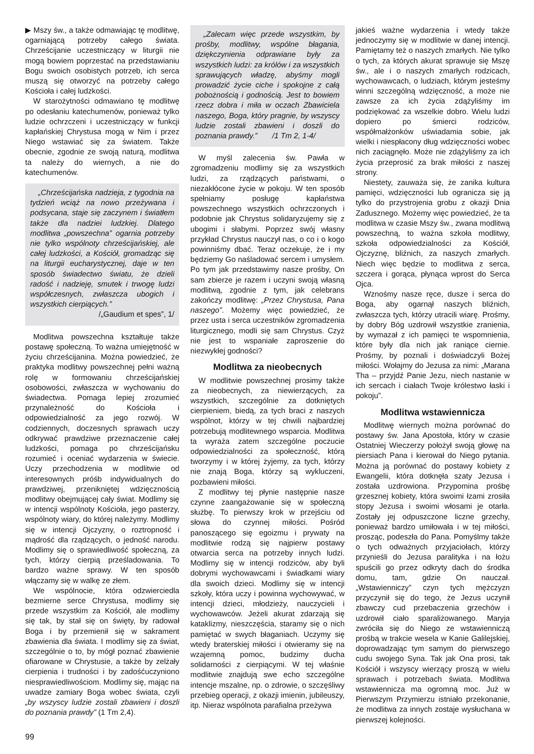▶ Mszy św., a także odmawiając tę modlitwę, ogarniającą potrzeby całego świata. Chrześcijanie uczestniczący w liturgii nie mogą bowiem poprzestać na przedstawianiu Bogu swoich osobistych potrzeb, ich serca muszą się otworzyć na potrzeby całego Kościoła i całej ludzkości.
W starożytności odmawiano tę modlitwę po odesłaniu katechumenów, ponieważ tylko ludzie ochrzczeni i uczestniczący w funkcji kapłańskiej Chrystusa mogą w Nim i przez Niego wstawiać się za światem. Także obecnie, zgodnie ze swoją naturą, modlitwa ta należy do wiernych, a nie do katechumenów.
„Chrześcijańska nadzieja, z tygodnia na tydzień wciąż na nowo przeżywana i podsycana, staje się zaczynem i światłem także dla nadziei ludzkiej. Dlatego modlitwa „powszechna” ogarnia potrzeby nie tylko wspólnoty chrześcijańskiej, ale całej ludzkości, a Kościół, gromadząc się na liturgii eucharystycznej, daje w ten sposób świadectwo światu, że dzieli radość i nadzieję, smutek i trwogę ludzi współczesnych, zwłaszcza ubogich i wszystkich cierpiących.”
/„Gaudium et spes”, 1/
Modlitwa powszechna kształtuje także postawę społeczną. To ważna umiejętność w życiu chrześcijanina. Można powiedzieć, że praktyka modlitwy powszechnej pełni ważną rolę w formowaniu chrześcijańskiej osobowości, zwłaszcza w wychowaniu do świadectwa. Pomaga lepiej zrozumieć przynależność do Kościoła i odpowiedzialność za jego rozwój. W codziennych, doczesnych sprawach uczy odkrywać prawdziwe przeznaczenie całej ludzkości, pomaga po chrześcijańsku rozumieć i oceniać wydarzenia w świecie. Uczy przechodzenia w modlitwie od interesownych próśb indywidualnych do prawdziwej, przenikniętej wdzięcznością modlitwy obejmującej cały świat. Modlimy się w intencji wspólnoty Kościoła, jego pasterzy, wspólnoty wiary, do której należymy. Modlimy się w intencji Ojczyzny, o roztropność i mądrość dla rządzących, o jedność narodu. Modlimy się o sprawiedliwość społeczną, za tych, którzy cierpią prześladowania. To bardzo ważne sprawy. W ten sposób włączamy się w walkę ze złem.
We wspólnocie, która odzwierciedla bezmierne serce Chrystusa, modlimy się przede wszystkim za Kościół, ale modlimy się tak, by stał się on święty, by radował Boga i by przemienił się w sakrament zbawienia dla świata. I modlimy się za świat, szczególnie o to, by mógł poznać zbawienie ofiarowane w Chrystusie, a także by zelżały cierpienia i trudności i by zadośćuczyniono niesprawiedliwościom. Modlimy się, mając na uwadze zamiary Boga wobec świata, czyli „by wszyscy ludzie zostali zbawieni i doszli do poznania prawdy” (1 Tm 2,4).
„Zalecam więc przede wszystkim, by prośby, modlitwy, wspólne błagania, dziękczynienia odprawiane były za wszystkich ludzi: za królów i za wszystkich sprawujących władzę, abyśmy mogli prowadzić życie ciche i spokojne z całą pobożnością i godnością. Jest to bowiem rzecz dobra i miła w oczach Zbawiciela naszego, Boga, który pragnie, by wszyscy ludzie zostali zbawieni i doszli do poznania prawdy.” /1 Tm 2, 1-4/
W myśl zalecenia św. Pawła w zgromadzeniu modlimy się za wszystkich ludzi, za rządzących państwami, o niezakłócone życie w pokoju. W ten sposób spełniamy posługę kapłaństwa powszechnego wszystkich ochrzczonych i podobnie jak Chrystus solidaryzujemy się z ubogimi i słabymi. Poprzez swój własny przykład Chrystus nauczył nas, o co i o kogo powinniśmy dbać. Teraz oczekuje, że i my będziemy Go naśladować sercem i umysłem. Po tym jak przedstawimy nasze prośby, On sam zbierze je razem i uczyni swoją własną modlitwą, zgodnie z tym, jak celebrans zakończy modlitwę: „Przez Chrystusa, Pana naszego”. Możemy więc powiedzieć, że przez usta i serca uczestników zgromadzenia liturgicznego, modli się sam Chrystus. Czyż nie jest to wspaniałe zaproszenie do niezwykłej godności?
Modlitwa za nieobecnych
W modlitwie powszechnej prosimy także za nieobecnych, za niewierzących, za wszystkich, szczególnie za dotkniętych cierpieniem, biedą, za tych braci z naszych wspólnot, którzy w tej chwili najbardziej potrzebują modlitewnego wsparcia. Modlitwa ta wyraża zatem szczególne poczucie odpowiedzialności za społeczność, którą tworzymy i w której żyjemy, za tych, którzy nie znają Boga, którzy są wykluczeni, pozbawieni miłości.
Z modlitwy tej płynie następnie nasze czynne zaangażowanie się w społeczną służbę. To pierwszy krok w przejściu od słowa do czynnej miłości. Pośród panoszącego się egoizmu i prywaty na modlitwie rodzą się najpierw postawy otwarcia serca na potrzeby innych ludzi. Modlimy się w intencji rodziców, aby byli dobrymi wychowawcami i świadkami wiary dla swoich dzieci. Modlimy się w intencji szkoły, która uczy i powinna wychowywać, w intencji dzieci, młodzieży, nauczycieli i wychowawców. Jeżeli akurat zdarzają się kataklizmy, nieszczęścia, staramy się o nich pamiętać w swych błaganiach. Uczymy się wtedy braterskiej miłości i otwieramy się na wzajemną pomoc, budzimy ducha solidarności z cierpiącymi. W tej właśnie modlitwie znajdują swe echo szczególne intencje mszalne, np. o zdrowie, o szczęśliwy przebieg operacji, z okazji imienin, jubileuszy, itp. Nieraz wspólnota parafialna przeżywa
jakieś ważne wydarzenia i wtedy także jednoczymy się w modlitwie w danej intencji. Pamiętamy też o naszych zmarłych. Nie tylko o tych, za których akurat sprawuje się Mszę św., ale i o naszych zmarłych rodzicach, wychowawcach, o ludziach, którym jesteśmy winni szczególną wdzięczność, a może nie zawsze za ich życia zdążyliśmy im podziękować za wszelkie dobro. Wielu ludzi dopiero po śmierci rodziców, współmałżonków uświadamia sobie, jak wielki i niespłacony dług wdzięczności wobec nich zaciągnęło. Może nie zdążyliśmy za ich życia przeprosić za brak miłości z naszej strony.
Niestety, zauważa się, że zanika kultura pamięci, wdzięczności lub ogranicza się ją tylko do przystrojenia grobu z okazji Dnia Zadusznego. Możemy więc powiedzieć, że ta modlitwa w czasie Mszy św., zwana modlitwą powszechną, to ważna szkoła modlitwy, szkoła odpowiedzialności za Kościół, Ojczyznę, bliźnich, za naszych zmarłych. Niech więc będzie to modlitwa z serca, szczera i gorąca, płynąca wprost do Serca Ojca.
Wznośmy nasze ręce, dusze i serca do Boga, aby ogarnął naszych bliźnich, zwłaszcza tych, którzy utracili wiarę. Prośmy, by dobry Bóg uzdrowił wszystkie zranienia, by wymazał z ich pamięci te wspomnienia, które były dla nich jak raniące ciernie. Prośmy, by poznali i doświadczyli Bożej miłości. Wołajmy do Jezusa za nimi: „Marana Tha – przyjdź Panie Jezu, niech nastanie w ich sercach i ciałach Twoje królestwo łaski i pokoju”.
Modlitwa wstawiennicza
Modlitwę wiernych można porównać do postawy św. Jana Apostoła, który w czasie Ostatniej Wieczerzy położył swoją głowę na piersiach Pana i kierował do Niego pytania. Można ją porównać do postawy kobiety z Ewangelii, która dotknęła szaty Jezusa i została uzdrowiona. Przypomina prośbę grzesznej kobiety, która swoimi łzami zrosiła stopy Jezusa i swoimi włosami je otarła. Zostały jej odpuszczone liczne grzechy, ponieważ bardzo umiłowała i w tej miłości, prosząc, podeszła do Pana. Pomyślmy także o tych odważnych przyjaciołach, którzy przynieśli do Jezusa paralityka i na łożu spuścili go przez odkryty dach do środka domu, tam, gdzie On nauczał. „Wstawienniczy” czyn tych mężczyzn przyczynił się do tego, że Jezus uczynił zbawczy cud przebaczenia grzechów i uzdrowił ciało sparaliżowanego. Maryja zwróciła się do Niego ze wstawienniczą prośbą w trakcie wesela w Kanie Galilejskiej, doprowadzając tym samym do pierwszego cudu swojego Syna. Tak jak Ona prosi, tak Kościół i wszyscy wierzący proszą w wielu sprawach i potrzebach świata. Modlitwa wstawiennicza ma ogromną moc. Już w Pierwszym Przymierzu istniało przekonanie, że modlitwa za innych zostaje wysłuchana w pierwszej kolejności.
99